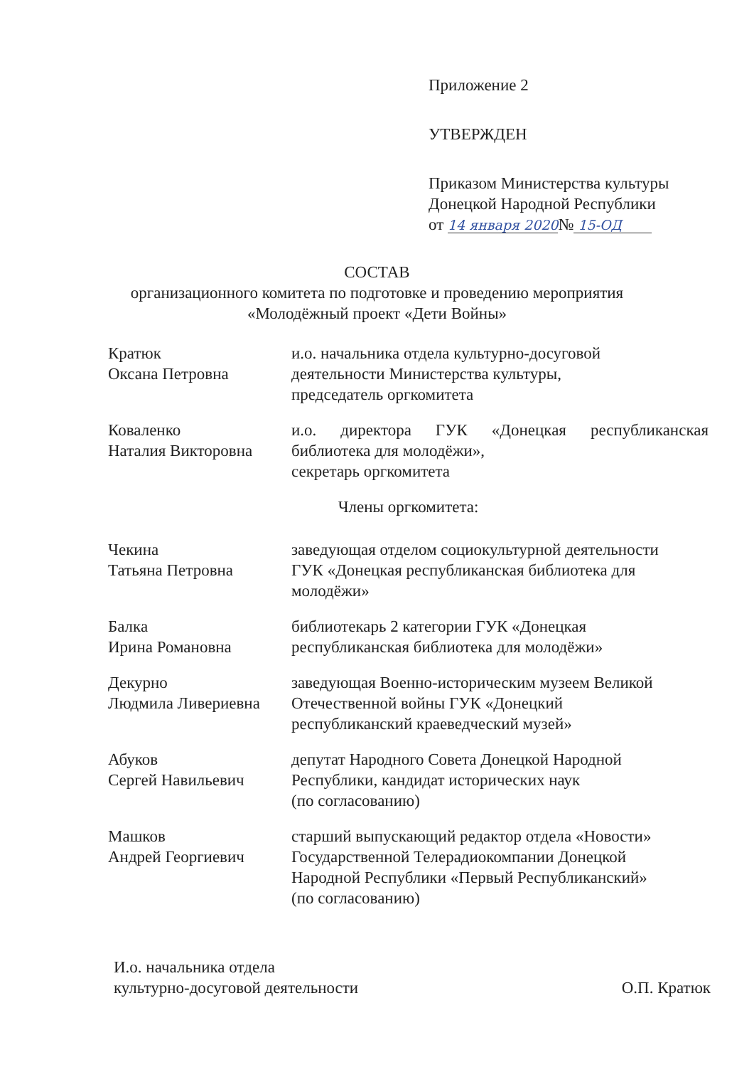Приложение 2
УТВЕРЖДЕН
Приказом Министерства культуры
Донецкой Народной Республики
от 14 января 2020№ 15-ОД
СОСТАВ
организационного комитета по подготовке и проведению мероприятия
«Молодёжный проект «Дети Войны»
Кратюк
Оксана Петровна
и.о. начальника отдела культурно-досуговой
деятельности Министерства культуры,
председатель оргкомитета
Коваленко
Наталия Викторовна
и.о. директора ГУК «Донецкая республиканская библиотека для молодёжи»,
секретарь оргкомитета
Члены оргкомитета:
Чекина
Татьяна Петровна
заведующая отделом социокультурной деятельности
ГУК «Донецкая республиканская библиотека для
молодёжи»
Балка
Ирина Романовна
библиотекарь 2 категории ГУК «Донецкая
республиканская библиотека для молодёжи»
Декурно
Людмила Ливериевна
заведующая Военно-историческим музеем Великой
Отечественной войны ГУК «Донецкий
республиканский краеведческий музей»
Абуков
Сергей Навильевич
депутат Народного Совета Донецкой Народной
Республики, кандидат исторических наук
(по согласованию)
Машков
Андрей Георгиевич
старший выпускающий редактор отдела «Новости»
Государственной Телерадиокомпании Донецкой
Народной Республики «Первый Республиканский»
(по согласованию)
И.о. начальника отдела
культурно-досуговой деятельности
О.П. Кратюк